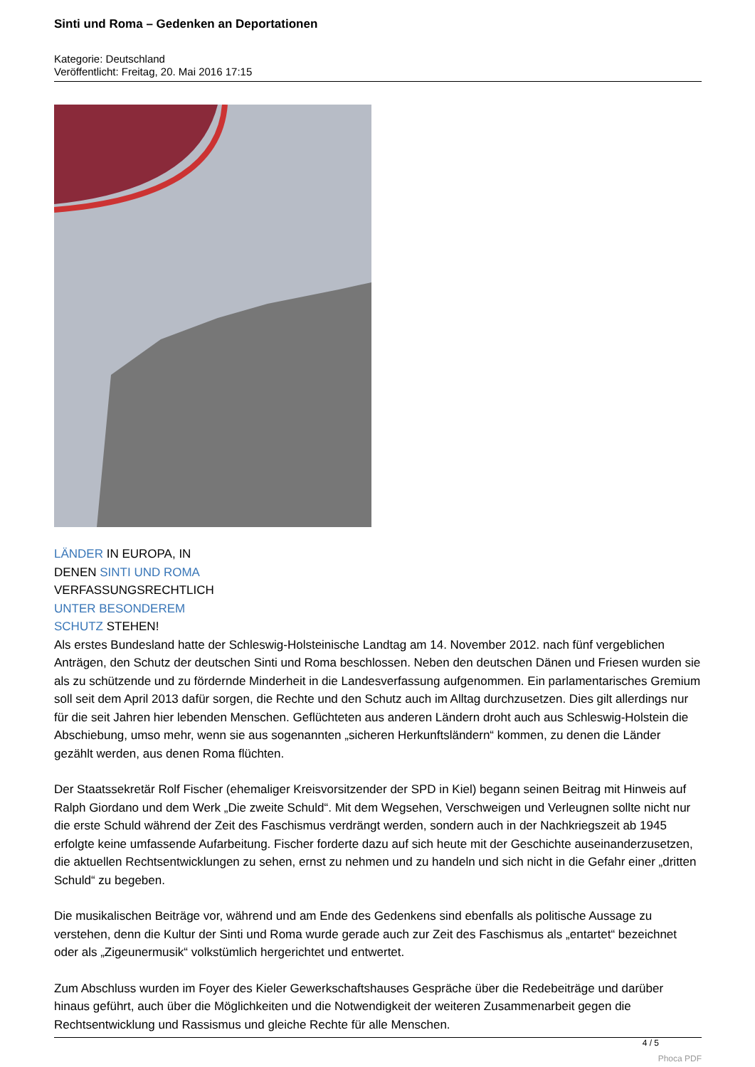Sinti und Roma – Gedenken an Deportationen
Kategorie: Deutschland
Veröffentlicht: Freitag, 20. Mai 2016 17:15
LÄNDER IN EUROPA, IN
DENEN SINTI UND ROMA
VERFASSUNGSRECHTLICH
UNTER BESONDEREM
SCHUTZ STEHEN!
Als erstes Bundesland hatte der Schleswig-Holsteinische Landtag am 14. November 2012. nach fünf vergeblichen Anträgen, den Schutz der deutschen Sinti und Roma beschlossen. Neben den deutschen Dänen und Friesen wurden sie als zu schützende und zu fördernde Minderheit in die Landesverfassung aufgenommen. Ein parlamentarisches Gremium soll seit dem April 2013 dafür sorgen, die Rechte und den Schutz auch im Alltag durchzusetzen. Dies gilt allerdings nur für die seit Jahren hier lebenden Menschen. Geflüchteten aus anderen Ländern droht auch aus Schleswig-Holstein die Abschiebung, umso mehr, wenn sie aus sogenannten „sicheren Herkunftsländern“ kommen, zu denen die Länder gezählt werden, aus denen Roma flüchten.
Der Staatssekretär Rolf Fischer (ehemaliger Kreisvorsitzender der SPD in Kiel) begann seinen Beitrag mit Hinweis auf Ralph Giordano und dem Werk „Die zweite Schuld“. Mit dem Wegsehen, Verschweigen und Verleugnen sollte nicht nur die erste Schuld während der Zeit des Faschismus verdrängt werden, sondern auch in der Nachkriegszeit ab 1945 erfolgte keine umfassende Aufarbeitung. Fischer forderte dazu auf sich heute mit der Geschichte auseinanderzusetzen, die aktuellen Rechtsentwicklungen zu sehen, ernst zu nehmen und zu handeln und sich nicht in die Gefahr einer „dritten Schuld“ zu begeben.
Die musikalischen Beiträge vor, während und am Ende des Gedenkens sind ebenfalls als politische Aussage zu verstehen, denn die Kultur der Sinti und Roma wurde gerade auch zur Zeit des Faschismus als „entartet“ bezeichnet oder als „Zigeunermusik“ volkstümlich hergerichtet und entwertet.
Zum Abschluss wurden im Foyer des Kieler Gewerkschaftshauses Gespräche über die Redebeiträge und darüber hinaus geführt, auch über die Möglichkeiten und die Notwendigkeit der weiteren Zusammenarbeit gegen die Rechtsentwicklung und Rassismus und gleiche Rechte für alle Menschen.
4 / 5
Phoca PDF